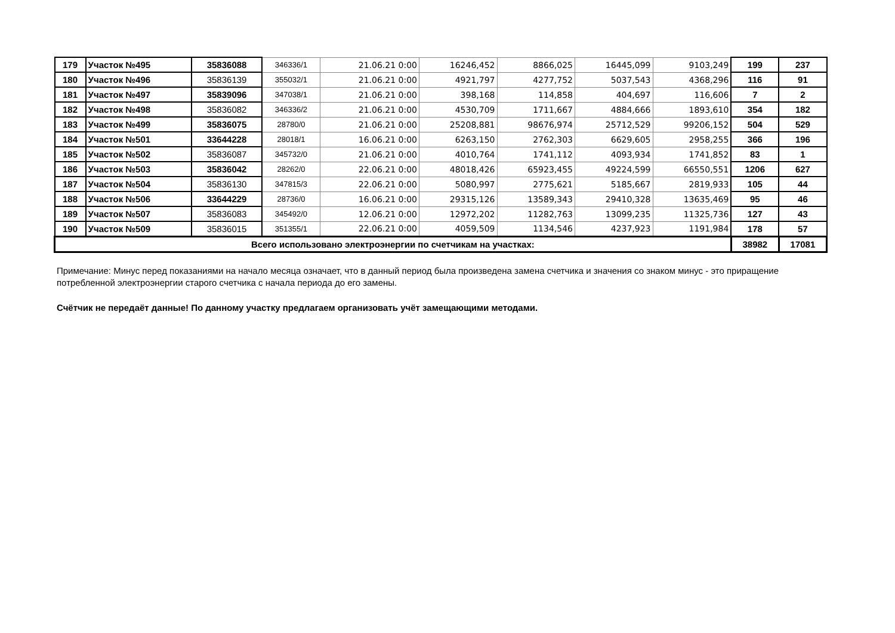| 179 | Участок №495 | 35836088 | 346336/1 | 21.06.21 0:00 | 16246,452 | 8866,025 | 16445,099 | 9103,249 | 199 | 237 |
| 180 | Участок №496 | 35836139 | 355032/1 | 21.06.21 0:00 | 4921,797 | 4277,752 | 5037,543 | 4368,296 | 116 | 91 |
| 181 | Участок №497 | 35839096 | 347038/1 | 21.06.21 0:00 | 398,168 | 114,858 | 404,697 | 116,606 | 7 | 2 |
| 182 | Участок №498 | 35836082 | 346336/2 | 21.06.21 0:00 | 4530,709 | 1711,667 | 4884,666 | 1893,610 | 354 | 182 |
| 183 | Участок №499 | 35836075 | 28780/0 | 21.06.21 0:00 | 25208,881 | 98676,974 | 25712,529 | 99206,152 | 504 | 529 |
| 184 | Участок №501 | 33644228 | 28018/1 | 16.06.21 0:00 | 6263,150 | 2762,303 | 6629,605 | 2958,255 | 366 | 196 |
| 185 | Участок №502 | 35836087 | 345732/0 | 21.06.21 0:00 | 4010,764 | 1741,112 | 4093,934 | 1741,852 | 83 | 1 |
| 186 | Участок №503 | 35836042 | 28262/0 | 22.06.21 0:00 | 48018,426 | 65923,455 | 49224,599 | 66550,551 | 1206 | 627 |
| 187 | Участок №504 | 35836130 | 347815/3 | 22.06.21 0:00 | 5080,997 | 2775,621 | 5185,667 | 2819,933 | 105 | 44 |
| 188 | Участок №506 | 33644229 | 28736/0 | 16.06.21 0:00 | 29315,126 | 13589,343 | 29410,328 | 13635,469 | 95 | 46 |
| 189 | Участок №507 | 35836083 | 345492/0 | 12.06.21 0:00 | 12972,202 | 11282,763 | 13099,235 | 11325,736 | 127 | 43 |
| 190 | Участок №509 | 35836015 | 351355/1 | 22.06.21 0:00 | 4059,509 | 1134,546 | 4237,923 | 1191,984 | 178 | 57 |
| Всего использовано электроэнергии по счетчикам на участках: | | | | | | | | | 38982 | 17081 |
Примечание: Минус перед показаниями на начало месяца означает, что в данный период была произведена замена счетчика и значения со знаком минус - это приращение потребленной электроэнергии старого счетчика с начала периода до его замены.
Счётчик не передаёт данные! По данному участку предлагаем организовать учёт замещающими методами.